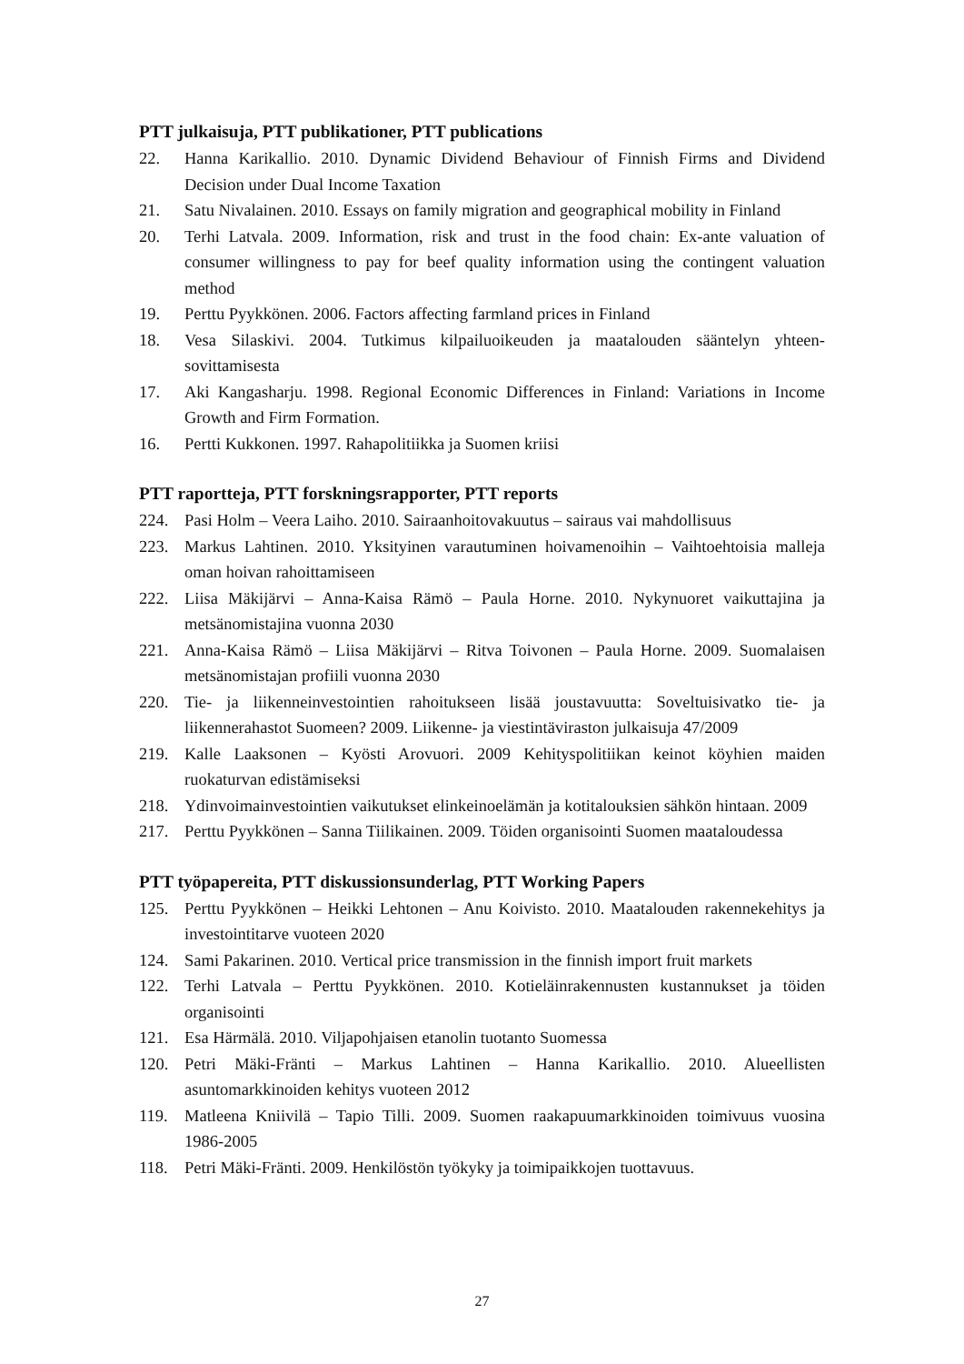PTT julkaisuja, PTT publikationer, PTT publications
22. Hanna Karikallio. 2010. Dynamic Dividend Behaviour of Finnish Firms and Dividend Decision under Dual Income Taxation
21. Satu Nivalainen. 2010. Essays on family migration and geographical mobility in Finland
20. Terhi Latvala. 2009. Information, risk and trust in the food chain: Ex-ante valuation of consumer willingness to pay for beef quality information using the contingent valuation method
19. Perttu Pyykkönen. 2006. Factors affecting farmland prices in Finland
18. Vesa Silaskivi. 2004. Tutkimus kilpailuoikeuden ja maatalouden sääntelyn yhteen-sovittamisesta
17. Aki Kangasharju. 1998. Regional Economic Differences in Finland: Variations in Income Growth and Firm Formation.
16. Pertti Kukkonen. 1997. Rahapolitiikka ja Suomen kriisi
PTT raportteja, PTT forskningsrapporter, PTT reports
224. Pasi Holm – Veera Laiho. 2010. Sairaanhoitovakuutus – sairaus vai mahdollisuus
223. Markus Lahtinen. 2010. Yksityinen varautuminen hoivamenoihin – Vaihtoehtoisia malleja oman hoivan rahoittamiseen
222. Liisa Mäkijärvi – Anna-Kaisa Rämö – Paula Horne. 2010. Nykynuoret vaikuttajina ja metsänomistajina vuonna 2030
221. Anna-Kaisa Rämö – Liisa Mäkijärvi – Ritva Toivonen – Paula Horne. 2009. Suomalaisen metsänomistajan profiili vuonna 2030
220. Tie- ja liikenneinvestointien rahoitukseen lisää joustavuutta: Soveltuisivatko tie- ja liikennerahastot Suomeen? 2009. Liikenne- ja viestintäviraston julkaisuja 47/2009
219. Kalle Laaksonen – Kyösti Arovuori. 2009 Kehityspolitiikan keinot köyhien maiden ruokaturvan edistämiseksi
218. Ydinvoimainvestointien vaikutukset elinkeinoelämän ja kotitalouksien sähkön hintaan. 2009
217. Perttu Pyykkönen – Sanna Tiilikainen. 2009. Töiden organisointi Suomen maataloudessa
PTT työpapereita, PTT diskussionsunderlag, PTT Working Papers
125. Perttu Pyykkönen – Heikki Lehtonen – Anu Koivisto. 2010. Maatalouden rakennekehitys ja investointitarve vuoteen 2020
124. Sami Pakarinen. 2010. Vertical price transmission in the finnish import fruit markets
122. Terhi Latvala – Perttu Pyykkönen. 2010. Kotieläinrakennusten kustannukset ja töiden organisointi
121. Esa Härmälä. 2010. Viljapohjaisen etanolin tuotanto Suomessa
120. Petri Mäki-Fränti – Markus Lahtinen – Hanna Karikallio. 2010. Alueellisten asuntomarkkinoiden kehitys vuoteen 2012
119. Matleena Kniivilä – Tapio Tilli. 2009. Suomen raakapuumarkkinoiden toimivuus vuosina 1986-2005
118. Petri Mäki-Fränti. 2009. Henkilöstön työkyky ja toimipaikkojen tuottavuus.
27